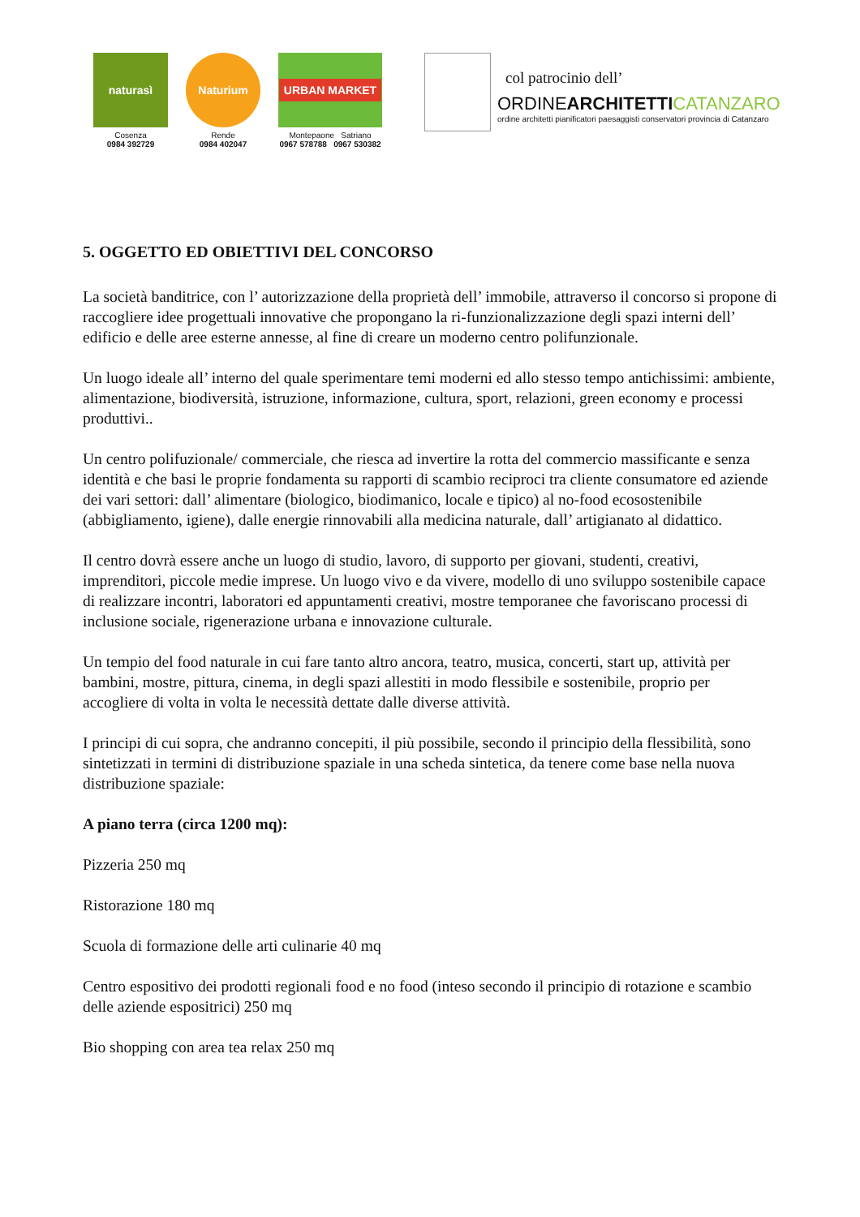naturasì
Cosenza
0984 392729
Naturium
Rende
0984 402047
URBAN MARKET
Montepaone Satriano
0967 578788 0967 530382
col patrocinio dell’
ORDINEARCHITETTI CATANZARO
ordine architetti pianificatori paesaggisti conservatori provincia di Catanzaro
5. OGGETTO ED OBIETTIVI DEL CONCORSO
La società banditrice, con l’ autorizzazione della proprietà dell’ immobile, attraverso il concorso si propone di raccogliere idee progettuali innovative che propongano la ri-funzionalizzazione degli spazi interni dell’ edificio e delle aree esterne annesse, al fine di creare un moderno centro polifunzionale.
Un luogo ideale all’ interno del quale sperimentare temi moderni ed allo stesso tempo antichissimi: ambiente, alimentazione, biodiversità, istruzione, informazione, cultura, sport, relazioni, green economy e processi produttivi..
Un centro polifuzionale/ commerciale, che riesca ad invertire la rotta del commercio massificante e senza identità e che basi le proprie fondamenta su rapporti di scambio reciproci tra cliente consumatore ed aziende dei vari settori: dall’ alimentare (biologico, biodimanico, locale e tipico) al no-food ecosostenibile (abbigliamento, igiene), dalle energie rinnovabili alla medicina naturale, dall’ artigianato al didattico.
Il centro dovrà essere anche un luogo di studio, lavoro, di supporto per giovani, studenti, creativi, imprenditori, piccole medie imprese. Un luogo vivo e da vivere, modello di uno sviluppo sostenibile capace di realizzare incontri, laboratori ed appuntamenti creativi, mostre temporanee che favoriscano processi di inclusione sociale, rigenerazione urbana e innovazione culturale.
Un tempio del food naturale in cui fare tanto altro ancora, teatro, musica, concerti, start up, attività per bambini, mostre, pittura, cinema, in degli spazi allestiti in modo flessibile e sostenibile, proprio per accogliere di volta in volta le necessità dettate dalle diverse attività.
I principi di cui sopra, che andranno concepiti, il più possibile, secondo il principio della flessibilità, sono sintetizzati in termini di distribuzione spaziale in una scheda sintetica, da tenere come base nella nuova distribuzione spaziale:
A piano terra (circa 1200 mq):
Pizzeria 250 mq
Ristorazione 180 mq
Scuola di formazione delle arti culinarie 40 mq
Centro espositivo dei prodotti regionali food e no food (inteso secondo il principio di rotazione e scambio delle aziende espositrici) 250 mq
Bio shopping con area tea relax 250 mq